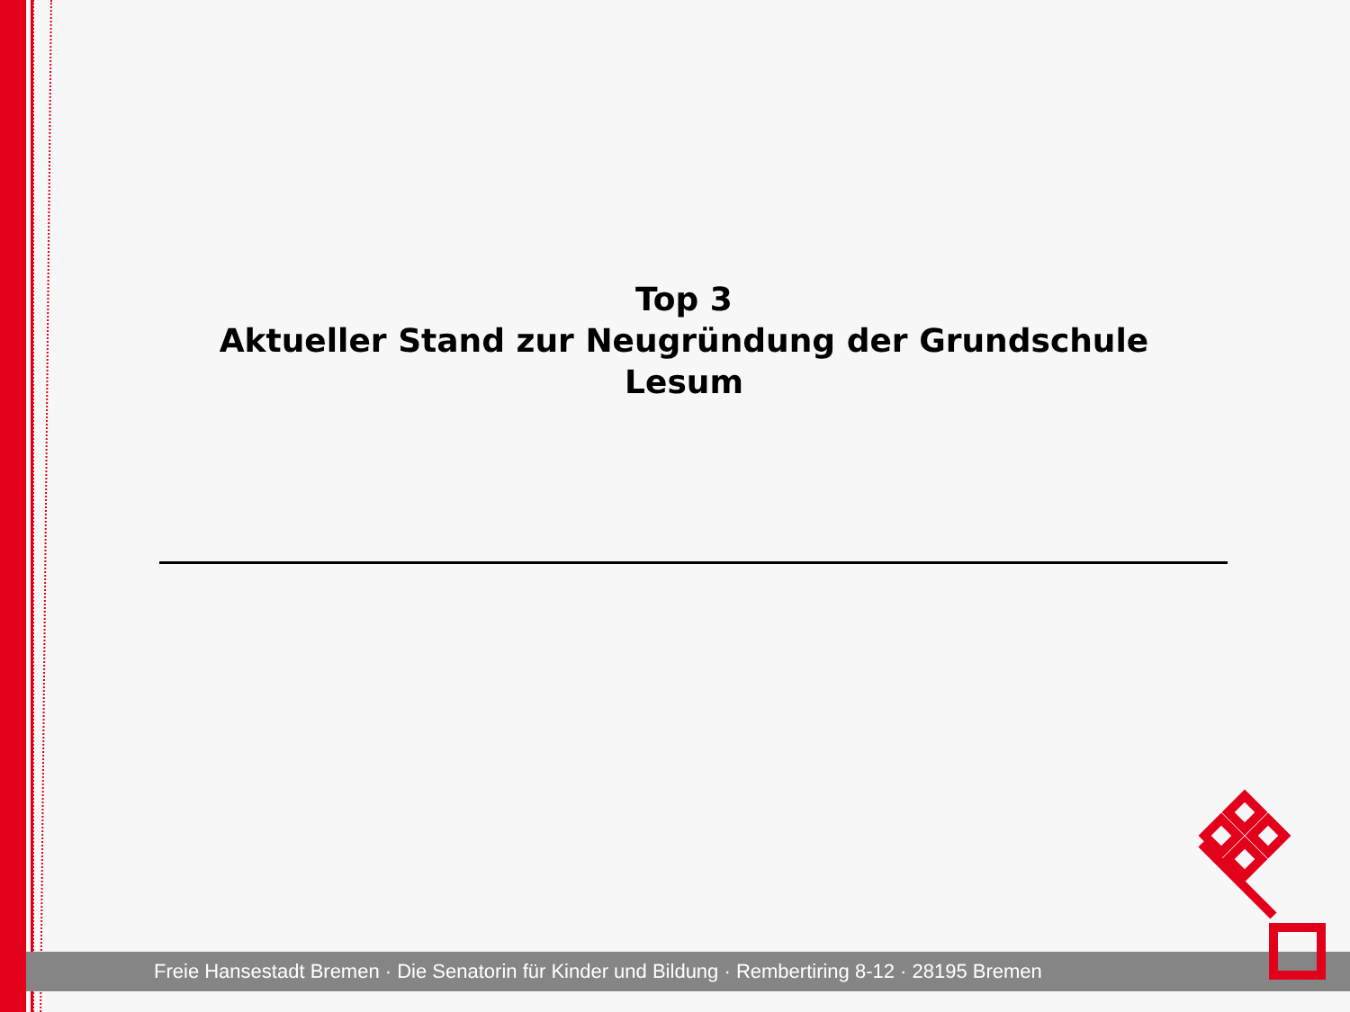Top 3
Aktueller Stand zur Neugründung der Grundschule Lesum
Freie Hansestadt Bremen · Die Senatorin für Kinder und Bildung · Rembertiring 8-12 · 28195 Bremen